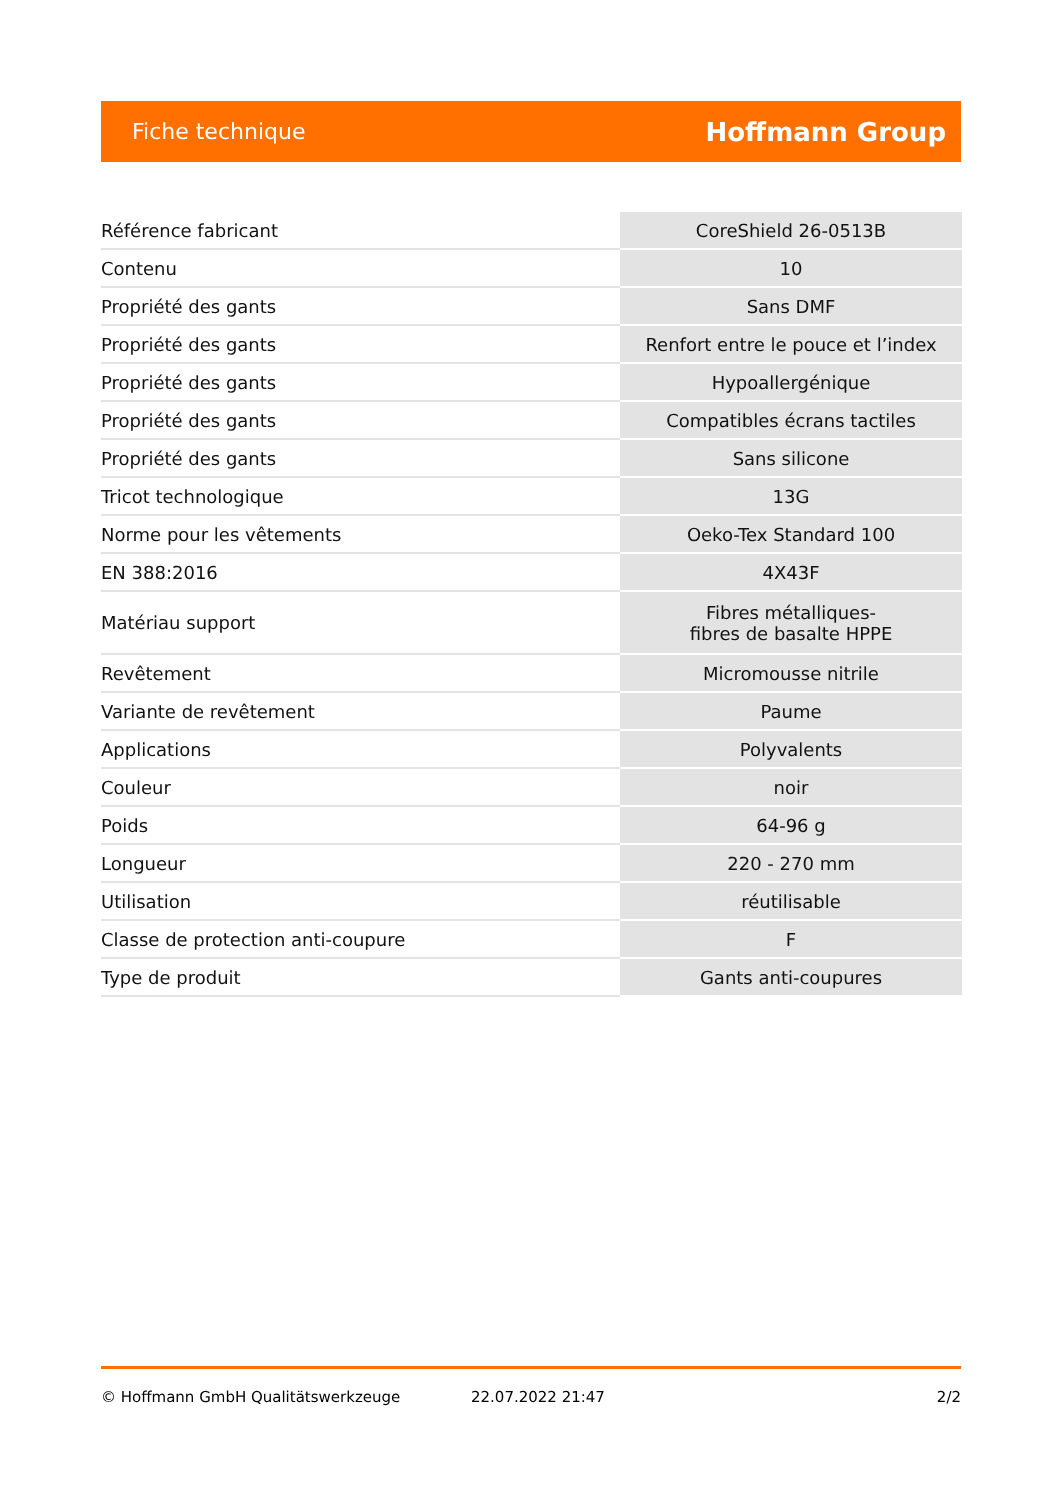Fiche technique Hoffmann Group
| Référence fabricant | CoreShield 26-0513B |
| Contenu | 10 |
| Propriété des gants | Sans DMF |
| Propriété des gants | Renfort entre le pouce et l’index |
| Propriété des gants | Hypoallergénique |
| Propriété des gants | Compatibles écrans tactiles |
| Propriété des gants | Sans silicone |
| Tricot technologique | 13G |
| Norme pour les vêtements | Oeko-Tex Standard 100 |
| EN 388:2016 | 4X43F |
| Matériau support | Fibres métalliques- fibres de basalte HPPE |
| Revêtement | Micromousse nitrile |
| Variante de revêtement | Paume |
| Applications | Polyvalents |
| Couleur | noir |
| Poids | 64-96 g |
| Longueur | 220 - 270 mm |
| Utilisation | réutilisable |
| Classe de protection anti-coupure | F |
| Type de produit | Gants anti-coupures |
© Hoffmann GmbH Qualitätswerkzeuge 22.07.2022 21:47 2/2